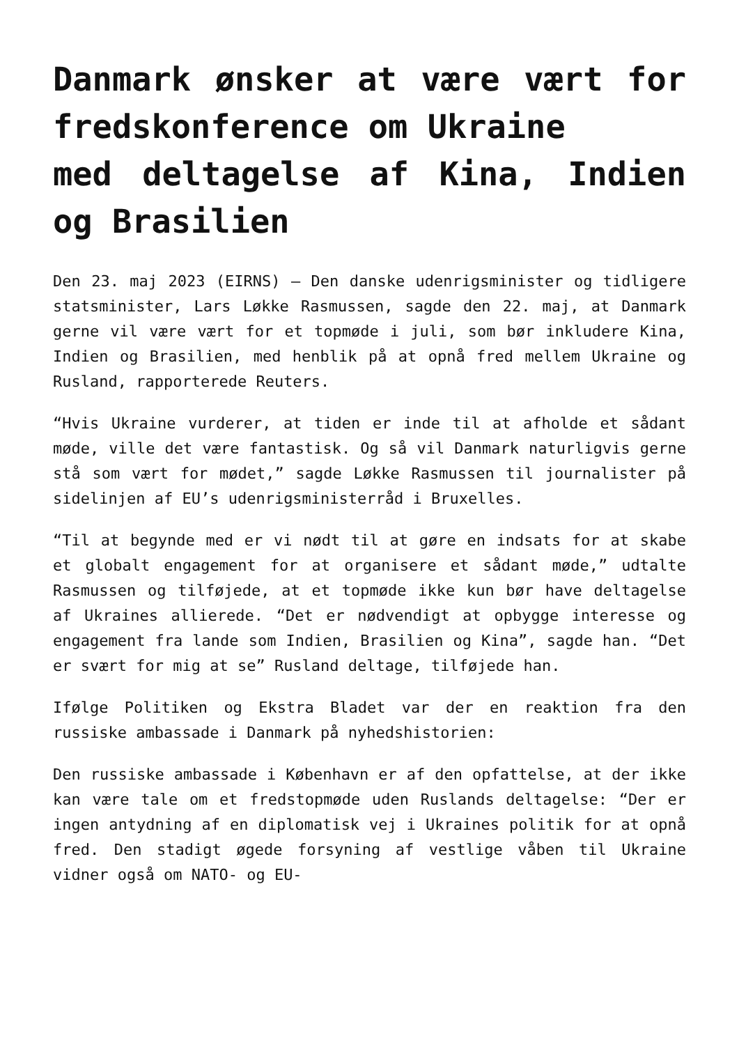Danmark ønsker at være vært for fredskonference om Ukraine
med deltagelse af Kina, Indien og Brasilien
Den 23. maj 2023 (EIRNS) – Den danske udenrigsminister og tidligere statsminister, Lars Løkke Rasmussen, sagde den 22. maj, at Danmark gerne vil være vært for et topmøde i juli, som bør inkludere Kina, Indien og Brasilien, med henblik på at opnå fred mellem Ukraine og Rusland, rapporterede Reuters.
“Hvis Ukraine vurderer, at tiden er inde til at afholde et sådant møde, ville det være fantastisk. Og så vil Danmark naturligvis gerne stå som vært for mødet,” sagde Løkke Rasmussen til journalister på sidelinjen af EU’s udenrigsministerråd i Bruxelles.
“Til at begynde med er vi nødt til at gøre en indsats for at skabe et globalt engagement for at organisere et sådant møde,” udtalte Rasmussen og tilføjede, at et topmøde ikke kun bør have deltagelse af Ukraines allierede. “Det er nødvendigt at opbygge interesse og engagement fra lande som Indien, Brasilien og Kina”, sagde han. “Det er svært for mig at se” Rusland deltage, tilføjede han.
Ifølge Politiken og Ekstra Bladet var der en reaktion fra den russiske ambassade i Danmark på nyhedshistorien:
Den russiske ambassade i København er af den opfattelse, at der ikke kan være tale om et fredstopmøde uden Ruslands deltagelse: “Der er ingen antydning af en diplomatisk vej i Ukraines politik for at opnå fred. Den stadigt øgede forsyning af vestlige våben til Ukraine vidner også om NATO- og EU-